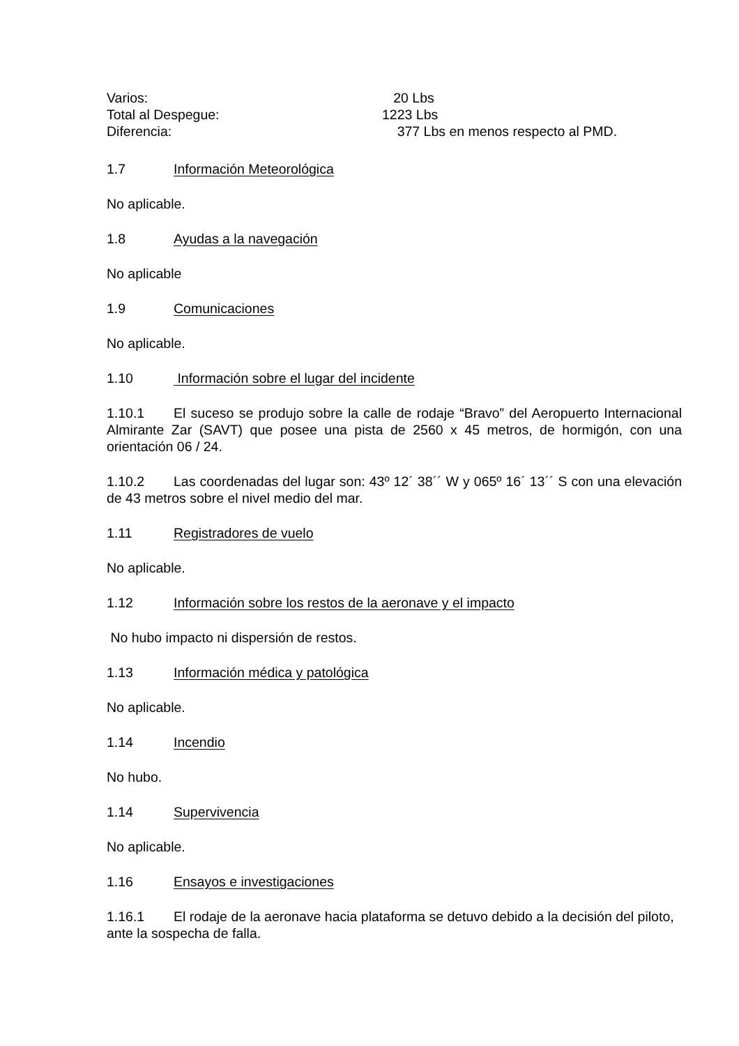Varios: 20 Lbs
Total al Despegue: 1223 Lbs
Diferencia: 377 Lbs en menos respecto al PMD.
1.7 Información Meteorológica
No aplicable.
1.8 Ayudas a la navegación
No aplicable
1.9 Comunicaciones
No aplicable.
1.10 Información sobre el lugar del incidente
1.10.1 El suceso se produjo sobre la calle de rodaje “Bravo” del Aeropuerto Internacional Almirante Zar (SAVT) que posee una pista de 2560 x 45 metros, de hormigón, con una orientación 06 / 24.
1.10.2 Las coordenadas del lugar son: 43º 12´ 38´´ W y 065º 16´ 13´´ S con una elevación de 43 metros sobre el nivel medio del mar.
1.11 Registradores de vuelo
No aplicable.
1.12 Información sobre los restos de la aeronave y el impacto
No hubo impacto ni dispersión de restos.
1.13 Información médica y patológica
No aplicable.
1.14 Incendio
No hubo.
1.14 Supervivencia
No aplicable.
1.16 Ensayos e investigaciones
1.16.1 El rodaje de la aeronave hacia plataforma se detuvo debido a la decisión del piloto, ante la sospecha de falla.